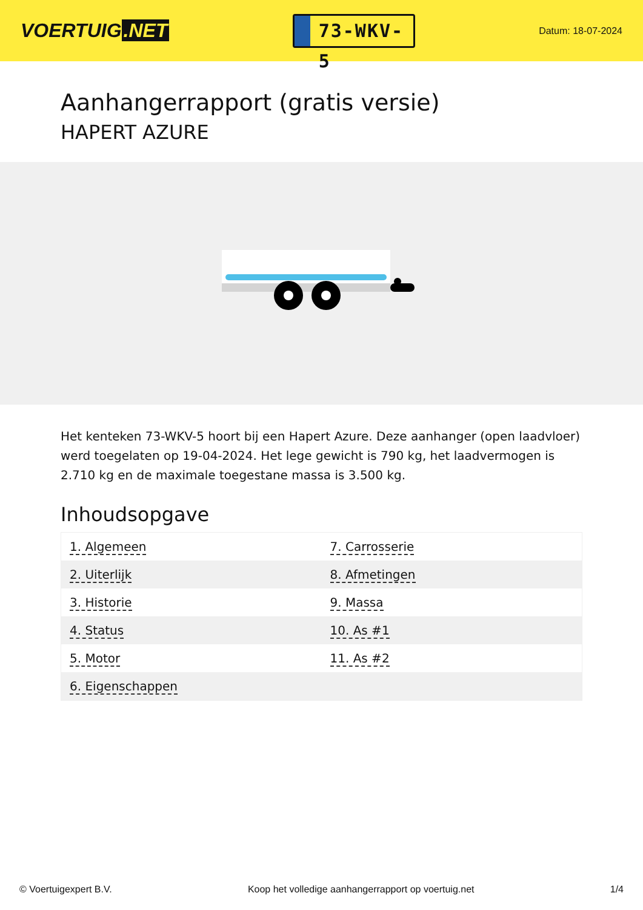VOERTUIG.NET
73-WKV-5
Datum: 18-07-2024
Aanhangerrapport (gratis versie)
HAPERT AZURE
Het kenteken 73-WKV-5 hoort bij een Hapert Azure. Deze aanhanger (open laadvloer) werd toegelaten op 19-04-2024. Het lege gewicht is 790 kg, het laadvermogen is 2.710 kg en de maximale toegestane massa is 3.500 kg.
Inhoudsopgave
| 1. Algemeen | 7. Carrosserie |
| 2. Uiterlijk | 8. Afmetingen |
| 3. Historie | 9. Massa |
| 4. Status | 10. As #1 |
| 5. Motor | 11. As #2 |
| 6. Eigenschappen | |
© Voertuigexpert B.V. Koop het volledige aanhangerrapport op voertuig.net 1/4